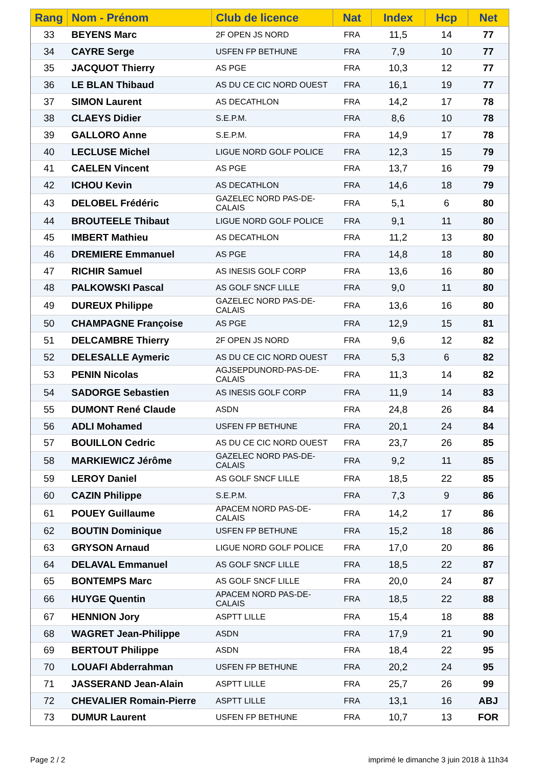| Rang | Nom - Prénom | Club de licence | Nat | Index | Hcp | Net |
| --- | --- | --- | --- | --- | --- | --- |
| 33 | BEYENS Marc | 2F OPEN JS NORD | FRA | 11,5 | 14 | 77 |
| 34 | CAYRE Serge | USFEN FP BETHUNE | FRA | 7,9 | 10 | 77 |
| 35 | JACQUOT Thierry | AS PGE | FRA | 10,3 | 12 | 77 |
| 36 | LE BLAN Thibaud | AS DU CE CIC NORD OUEST | FRA | 16,1 | 19 | 77 |
| 37 | SIMON Laurent | AS DECATHLON | FRA | 14,2 | 17 | 78 |
| 38 | CLAEYS Didier | S.E.P.M. | FRA | 8,6 | 10 | 78 |
| 39 | GALLORO Anne | S.E.P.M. | FRA | 14,9 | 17 | 78 |
| 40 | LECLUSE Michel | LIGUE NORD GOLF POLICE | FRA | 12,3 | 15 | 79 |
| 41 | CAELEN Vincent | AS PGE | FRA | 13,7 | 16 | 79 |
| 42 | ICHOU Kevin | AS DECATHLON | FRA | 14,6 | 18 | 79 |
| 43 | DELOBEL Frédéric | GAZELEC NORD PAS-DE-CALAIS | FRA | 5,1 | 6 | 80 |
| 44 | BROUTEELE Thibaut | LIGUE NORD GOLF POLICE | FRA | 9,1 | 11 | 80 |
| 45 | IMBERT Mathieu | AS DECATHLON | FRA | 11,2 | 13 | 80 |
| 46 | DREMIERE Emmanuel | AS PGE | FRA | 14,8 | 18 | 80 |
| 47 | RICHIR Samuel | AS INESIS GOLF CORP | FRA | 13,6 | 16 | 80 |
| 48 | PALKOWSKI Pascal | AS GOLF SNCF LILLE | FRA | 9,0 | 11 | 80 |
| 49 | DUREUX Philippe | GAZELEC NORD PAS-DE-CALAIS | FRA | 13,6 | 16 | 80 |
| 50 | CHAMPAGNE Françoise | AS PGE | FRA | 12,9 | 15 | 81 |
| 51 | DELCAMBRE Thierry | 2F OPEN JS NORD | FRA | 9,6 | 12 | 82 |
| 52 | DELESALLE Aymeric | AS DU CE CIC NORD OUEST | FRA | 5,3 | 6 | 82 |
| 53 | PENIN Nicolas | AGJSEPDUNORD-PAS-DE-CALAIS | FRA | 11,3 | 14 | 82 |
| 54 | SADORGE Sebastien | AS INESIS GOLF CORP | FRA | 11,9 | 14 | 83 |
| 55 | DUMONT René Claude | ASDN | FRA | 24,8 | 26 | 84 |
| 56 | ADLI Mohamed | USFEN FP BETHUNE | FRA | 20,1 | 24 | 84 |
| 57 | BOUILLON Cedric | AS DU CE CIC NORD OUEST | FRA | 23,7 | 26 | 85 |
| 58 | MARKIEWICZ Jérôme | GAZELEC NORD PAS-DE-CALAIS | FRA | 9,2 | 11 | 85 |
| 59 | LEROY Daniel | AS GOLF SNCF LILLE | FRA | 18,5 | 22 | 85 |
| 60 | CAZIN Philippe | S.E.P.M. | FRA | 7,3 | 9 | 86 |
| 61 | POUEY Guillaume | APACEM NORD PAS-DE-CALAIS | FRA | 14,2 | 17 | 86 |
| 62 | BOUTIN Dominique | USFEN FP BETHUNE | FRA | 15,2 | 18 | 86 |
| 63 | GRYSON Arnaud | LIGUE NORD GOLF POLICE | FRA | 17,0 | 20 | 86 |
| 64 | DELAVAL Emmanuel | AS GOLF SNCF LILLE | FRA | 18,5 | 22 | 87 |
| 65 | BONTEMPS Marc | AS GOLF SNCF LILLE | FRA | 20,0 | 24 | 87 |
| 66 | HUYGE Quentin | APACEM NORD PAS-DE-CALAIS | FRA | 18,5 | 22 | 88 |
| 67 | HENNION Jory | ASPTT LILLE | FRA | 15,4 | 18 | 88 |
| 68 | WAGRET Jean-Philippe | ASDN | FRA | 17,9 | 21 | 90 |
| 69 | BERTOUT Philippe | ASDN | FRA | 18,4 | 22 | 95 |
| 70 | LOUAFI Abderrahman | USFEN FP BETHUNE | FRA | 20,2 | 24 | 95 |
| 71 | JASSERAND Jean-Alain | ASPTT LILLE | FRA | 25,7 | 26 | 99 |
| 72 | CHEVALIER Romain-Pierre | ASPTT LILLE | FRA | 13,1 | 16 | ABJ |
| 73 | DUMUR Laurent | USFEN FP BETHUNE | FRA | 10,7 | 13 | FOR |
Page 2 / 2
imprimé le dimanche 3 juin 2018 à 11h34